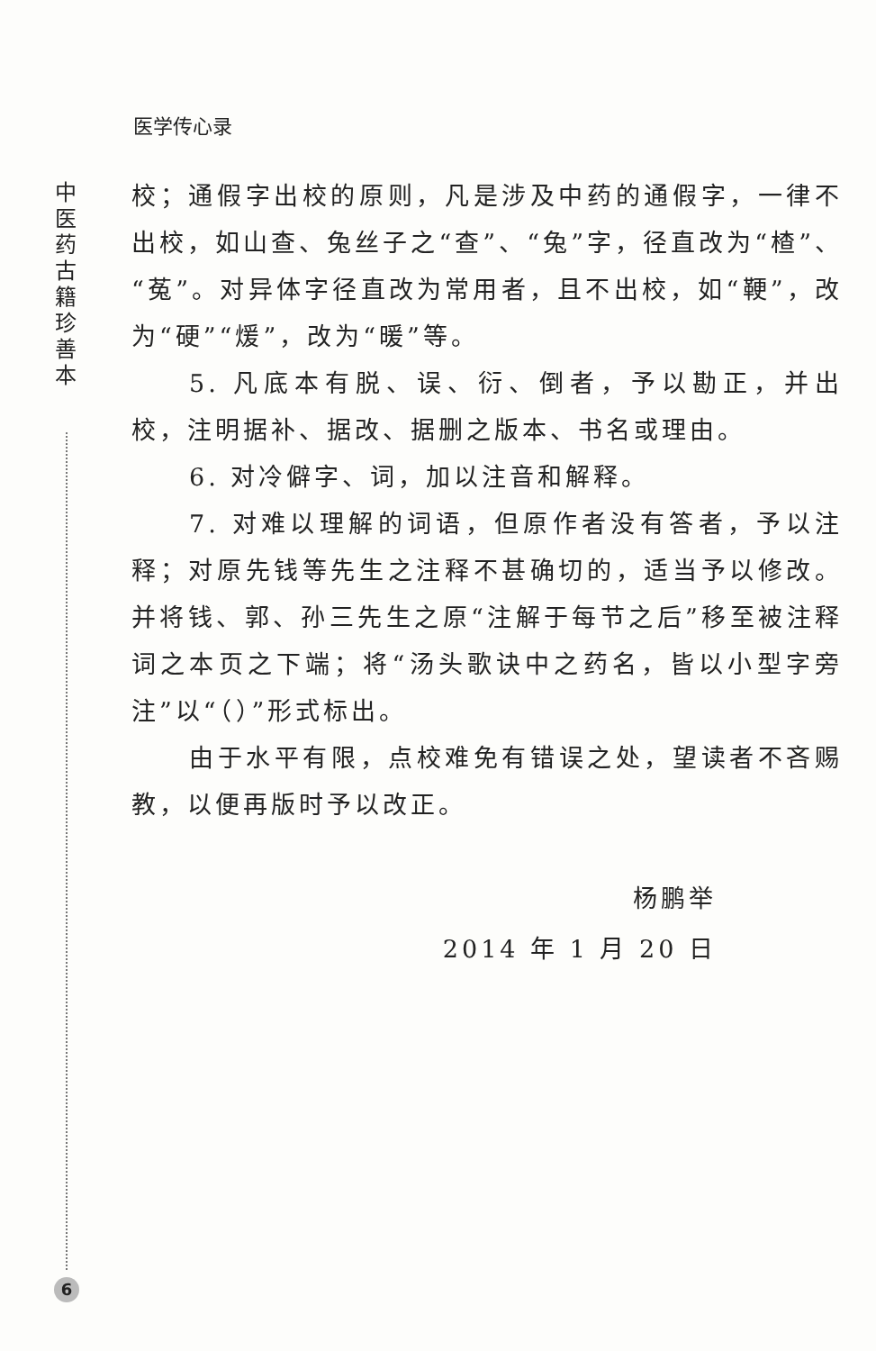医学传心录
中 医 药 古 籍 珍 善 本
校；通假字出校的原则，凡是涉及中药的通假字，一律不出校，如山查、兔丝子之“查”、“兔”字，径直改为“楂”、“菟”。对异体字径直改为常用者，且不出校，如“鞕”，改为“硬”“煖”，改为“暖”等。
5. 凡底本有脱、误、衍、倒者，予以勘正，并出校，注明据补、据改、据删之版本、书名或理由。
6. 对冷僻字、词，加以注音和解释。
7. 对难以理解的词语，但原作者没有答者，予以注释；对原先钱等先生之注释不甚确切的，适当予以修改。并将钱、郭、孙三先生之原“注解于每节之后”移至被注释词之本页之下端；将“汤头歌诀中之药名，皆以小型字旁注”以“（）”形式标出。
由于水平有限，点校难免有错误之处，望读者不吝赐教，以便再版时予以改正。
杨鹏举
2014 年 1 月 20 日
6